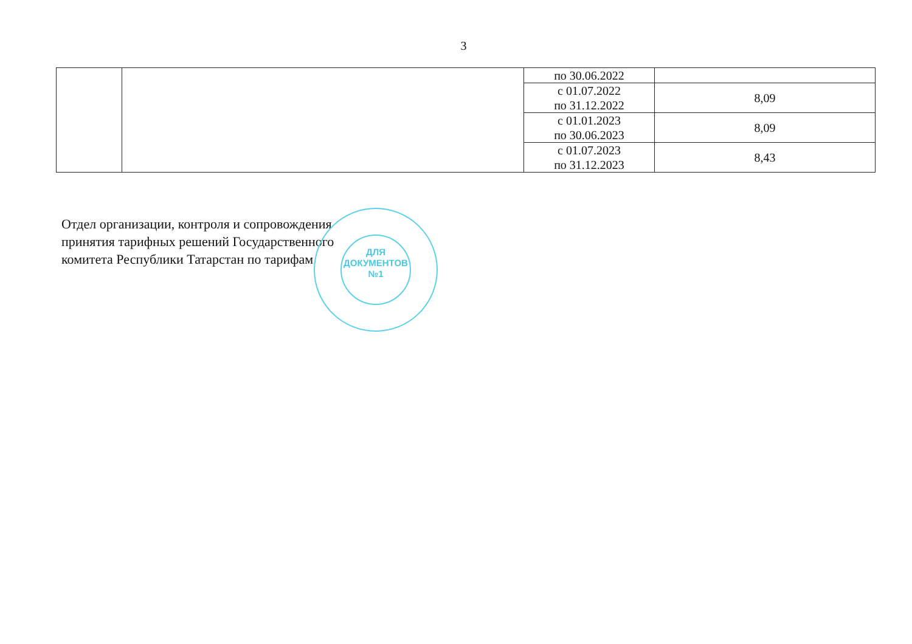3
| | | по 30.06.2022 | |
| | | с 01.07.2022 по 31.12.2022 | 8,09 |
| | | с 01.01.2023 по 30.06.2023 | 8,09 |
| | | с 01.07.2023 по 31.12.2023 | 8,43 |
Отдел организации, контроля и сопровождения
принятия тарифных решений Государственного
комитета Республики Татарстан по тарифам
ДЛЯ
ДОКУМЕНТОВ
№1